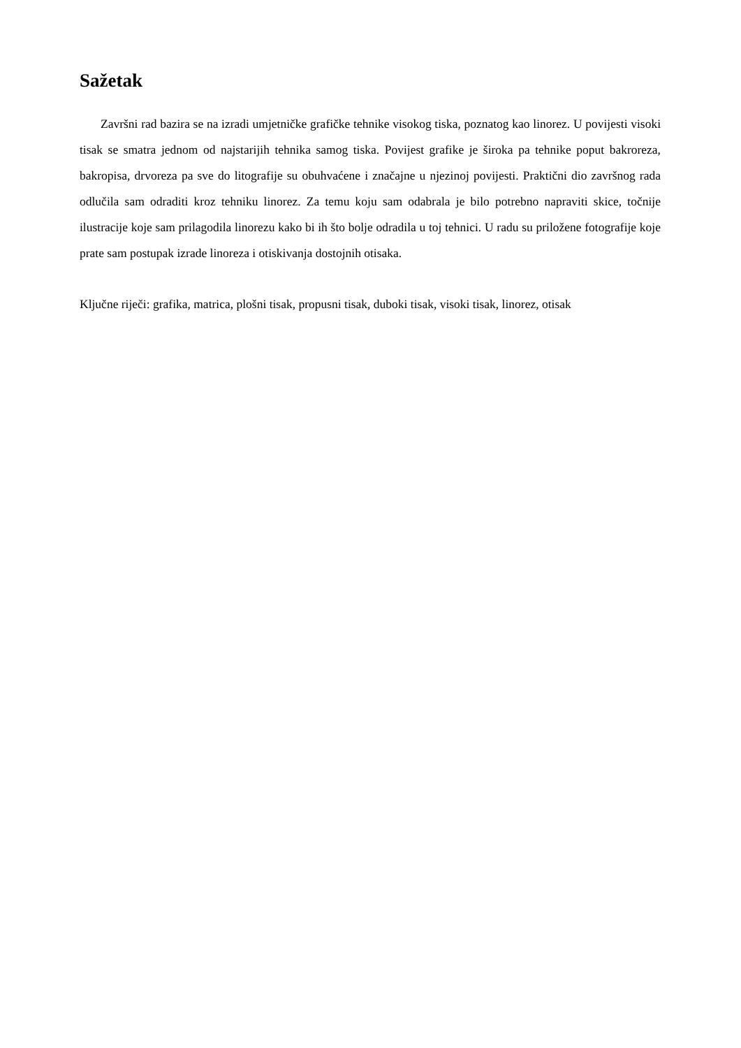Sažetak
Završni rad bazira se na izradi umjetničke grafičke tehnike visokog tiska, poznatog kao linorez. U povijesti visoki tisak se smatra jednom od najstarijih tehnika samog tiska. Povijest grafike je široka pa tehnike poput bakroreza, bakropisa, drvoreza pa sve do litografije su obuhvaćene i značajne u njezinoj povijesti. Praktični dio završnog rada odlučila sam odraditi kroz tehniku linorez. Za temu koju sam odabrala je bilo potrebno napraviti skice, točnije ilustracije koje sam prilagodila linorezu kako bi ih što bolje odradila u toj tehnici. U radu su priložene fotografije koje prate sam postupak izrade linoreza i otiskivanja dostojnih otisaka.
Ključne riječi: grafika, matrica, plošni tisak, propusni tisak, duboki tisak, visoki tisak, linorez, otisak